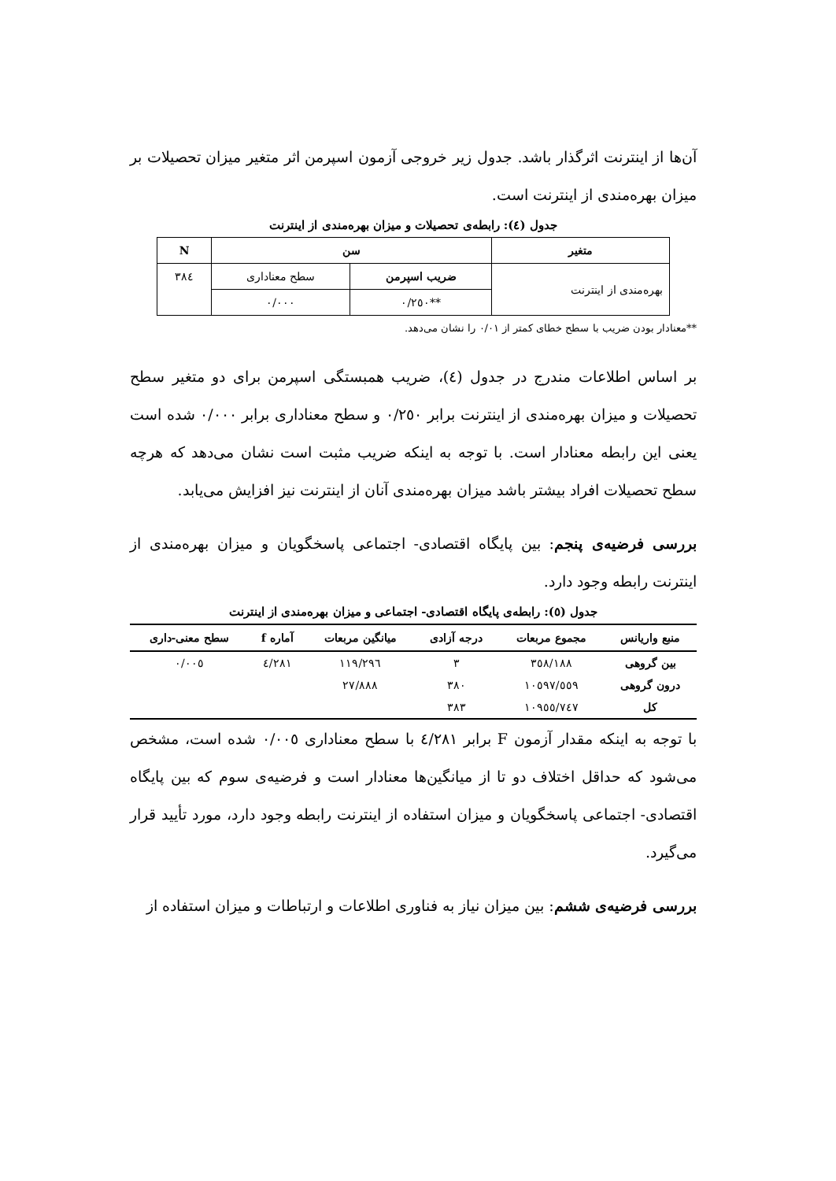آن‌ها از اینترنت اثرگذار باشد. جدول زیر خروجی آزمون اسپرمن اثر متغیر میزان تحصیلات بر میزان بهره‌مندی از اینترنت است.
جدول (٤): رابطه‌ی تحصیلات و میزان بهره‌مندی از اینترنت
| متغیر | سن | | N |
| --- | --- | --- | --- |
| بهره‌مندی از اینترنت | ضریب اسپرمن | سطح معناداری | ٣٨٤ |
| | **٠/٢٥٠ | ٠/٠٠٠ | |
**معنادار بودن ضریب با سطح خطای کمتر از ٠/٠١ را نشان می‌دهد.
بر اساس اطلاعات مندرج در جدول (٤)، ضریب همبستگی اسپرمن برای دو متغیر سطح تحصیلات و میزان بهره‌مندی از اینترنت برابر ٠/٢٥٠ و سطح معناداری برابر ٠/٠٠٠ شده است یعنی این رابطه معنادار است. با توجه به اینکه ضریب مثبت است نشان می‌دهد که هرچه سطح تحصیلات افراد بیشتر باشد میزان بهره‌مندی آنان از اینترنت نیز افزایش می‌یابد.
بررسی فرضیه‌ی پنجم: بین پایگاه اقتصادی- اجتماعی پاسخگویان و میزان بهره‌مندی از اینترنت رابطه وجود دارد.
جدول (٥): رابطه‌ی پایگاه اقتصادی- اجتماعی و میزان بهره‌مندی از اینترنت
| منبع واریانس | مجموع مربعات | درجه آزادی | میانگین مربعات | آماره f | سطح معنی-داری |
| --- | --- | --- | --- | --- | --- |
| بین گروهی | ٣٥٨/١٨٨ | ٣ | ١١٩/٢٩٦ | ٤/٢٨١ | ٠/٠٠٥ |
| درون گروهی | ١٠٥٩٧/٥٥٩ | ٣٨٠ | ٢٧/٨٨٨ | | |
| کل | ١٠٩٥٥/٧٤٧ | ٣٨٣ | | | |
با توجه به اینکه مقدار آزمون F برابر ٤/٢٨١ با سطح معناداری ٠/٠٠٥ شده است، مشخص می‌شود که حداقل اختلاف دو تا از میانگین‌ها معنادار است و فرضیه‌ی سوم که بین پایگاه اقتصادی- اجتماعی پاسخگویان و میزان استفاده از اینترنت رابطه وجود دارد، مورد تأیید قرار می‌گیرد.
بررسی فرضیه‌ی ششم: بین میزان نیاز به فناوری اطلاعات و ارتباطات و میزان استفاده از